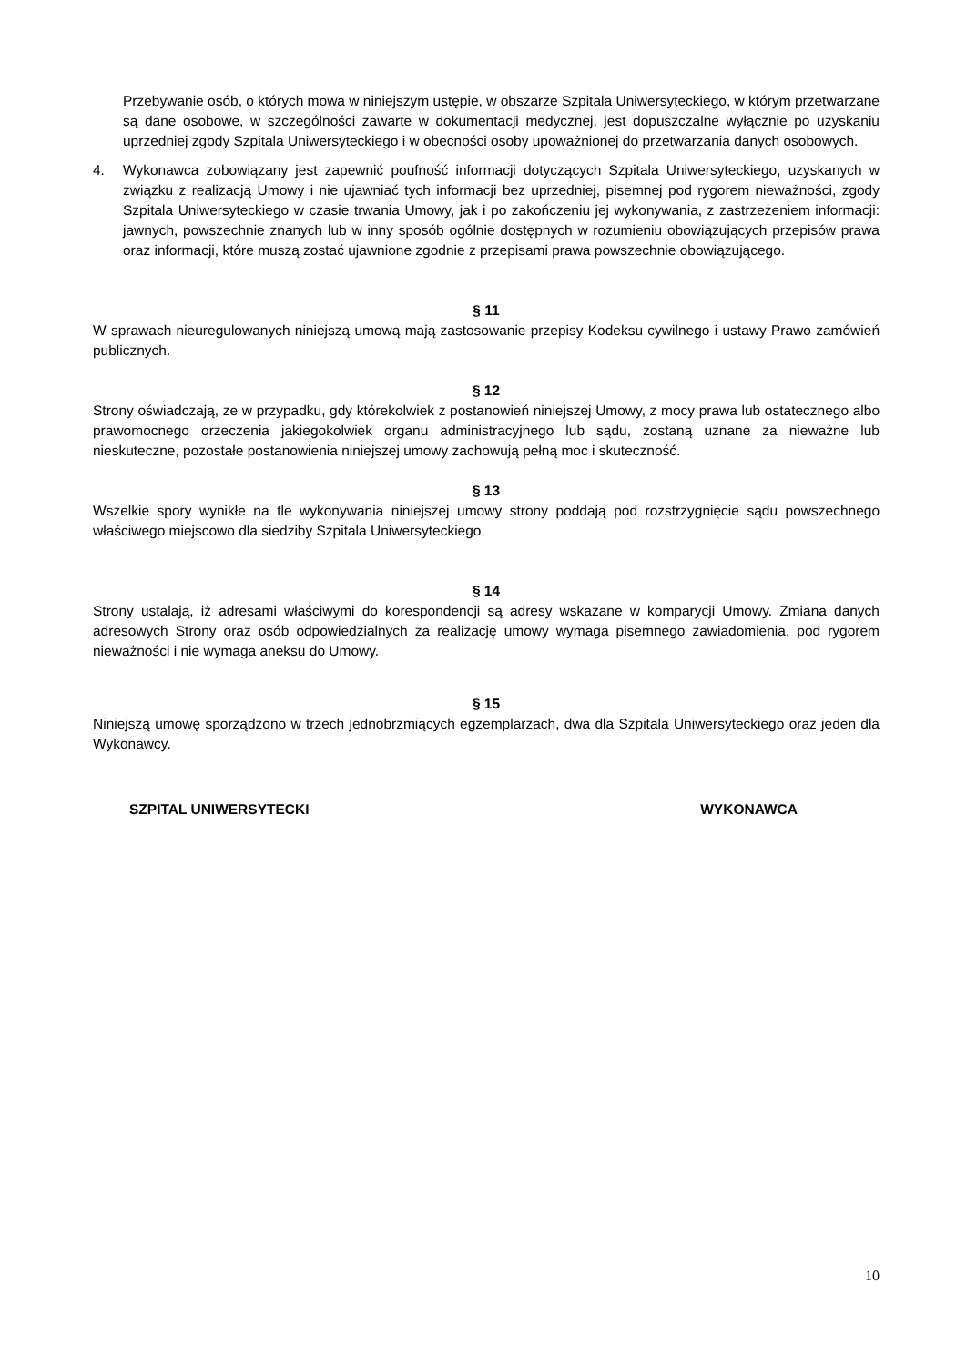Przebywanie osób, o których mowa w niniejszym ustępie, w obszarze Szpitala Uniwersyteckiego, w którym przetwarzane są dane osobowe, w szczególności zawarte w dokumentacji medycznej, jest dopuszczalne wyłącznie po uzyskaniu uprzedniej zgody Szpitala Uniwersyteckiego i w obecności osoby upoważnionej do przetwarzania danych osobowych.
4. Wykonawca zobowiązany jest zapewnić poufność informacji dotyczących Szpitala Uniwersyteckiego, uzyskanych w związku z realizacją Umowy i nie ujawniać tych informacji bez uprzedniej, pisemnej pod rygorem nieważności, zgody Szpitala Uniwersyteckiego w czasie trwania Umowy, jak i po zakończeniu jej wykonywania, z zastrzeżeniem informacji: jawnych, powszechnie znanych lub w inny sposób ogólnie dostępnych w rozumieniu obowiązujących przepisów prawa oraz informacji, które muszą zostać ujawnione zgodnie z przepisami prawa powszechnie obowiązującego.
§ 11
W sprawach nieuregulowanych niniejszą umową mają zastosowanie przepisy Kodeksu cywilnego i ustawy Prawo zamówień publicznych.
§ 12
Strony oświadczają, ze w przypadku, gdy którekolwiek z postanowień niniejszej Umowy, z mocy prawa lub ostatecznego albo prawomocnego orzeczenia jakiegokolwiek organu administracyjnego lub sądu, zostaną uznane za nieważne lub nieskuteczne, pozostałe postanowienia niniejszej umowy zachowują pełną moc i skuteczność.
§ 13
Wszelkie spory wynikłe na tle wykonywania niniejszej umowy strony poddają pod rozstrzygnięcie sądu powszechnego właściwego miejscowo dla siedziby Szpitala Uniwersyteckiego.
§ 14
Strony ustalają, iż adresami właściwymi do korespondencji są adresy wskazane w komparycji Umowy. Zmiana danych adresowych Strony oraz osób odpowiedzialnych za realizację umowy wymaga pisemnego zawiadomienia, pod rygorem nieważności i nie wymaga aneksu do Umowy.
§ 15
Niniejszą umowę sporządzono w trzech jednobrzmiących egzemplarzach, dwa dla Szpitala Uniwersyteckiego oraz jeden dla Wykonawcy.
SZPITAL UNIWERSYTECKI WYKONAWCA
10